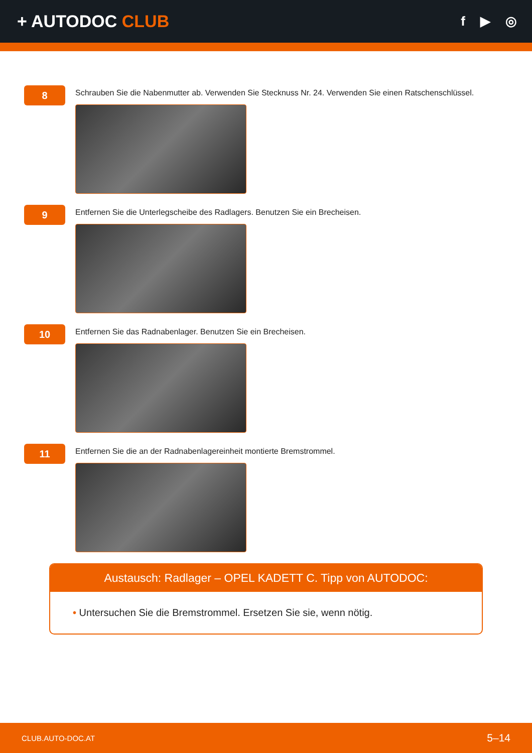+ AUTODOC CLUB
f ▶ ◎
8
Schrauben Sie die Nabenmutter ab. Verwenden Sie Stecknuss Nr. 24. Verwenden Sie einen Ratschenschlüssel.
9
Entfernen Sie die Unterlegscheibe des Radlagers. Benutzen Sie ein Brecheisen.
10
Entfernen Sie das Radnabenlager. Benutzen Sie ein Brecheisen.
11
Entfernen Sie die an der Radnabenlagereinheit montierte Bremstrommel.
Austausch: Radlager – OPEL KADETT C. Tipp von AUTODOC:
• Untersuchen Sie die Bremstrommel. Ersetzen Sie sie, wenn nötig.
CLUB.AUTO-DOC.AT 5–14